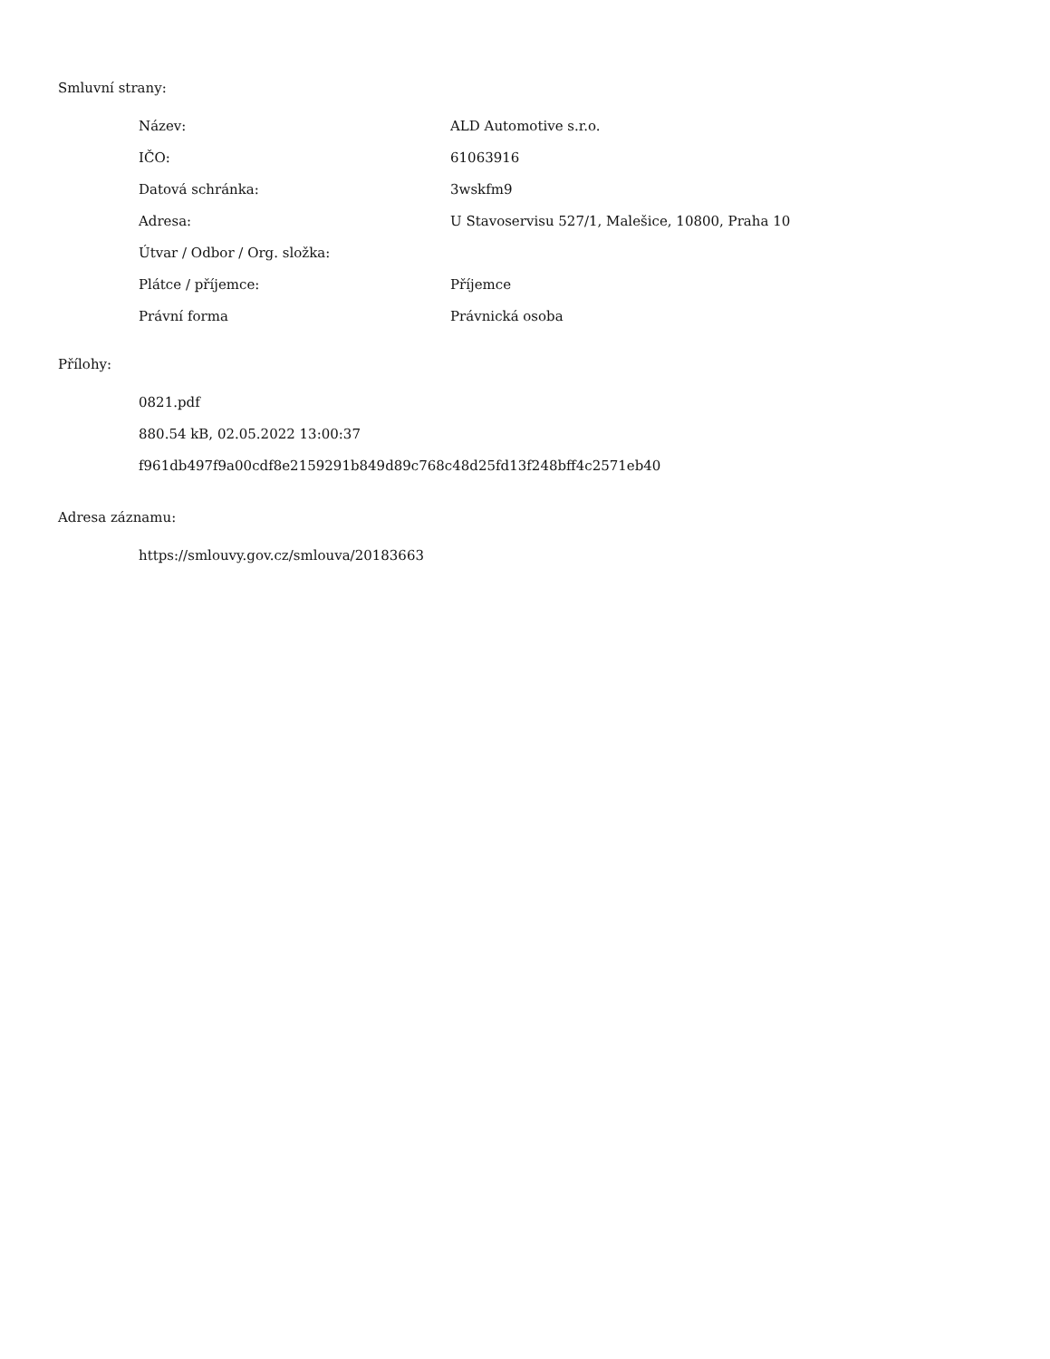Smluvní strany:
| Název: | ALD Automotive s.r.o. |
| IČO: | 61063916 |
| Datová schránka: | 3wskfm9 |
| Adresa: | U Stavoservisu 527/1, Malešice, 10800, Praha 10 |
| Útvar / Odbor / Org. složka: | |
| Plátce / příjemce: | Příjemce |
| Právní forma | Právnická osoba |
Přílohy:
0821.pdf
880.54 kB, 02.05.2022 13:00:37
f961db497f9a00cdf8e2159291b849d89c768c48d25fd13f248bff4c2571eb40
Adresa záznamu:
https://smlouvy.gov.cz/smlouva/20183663